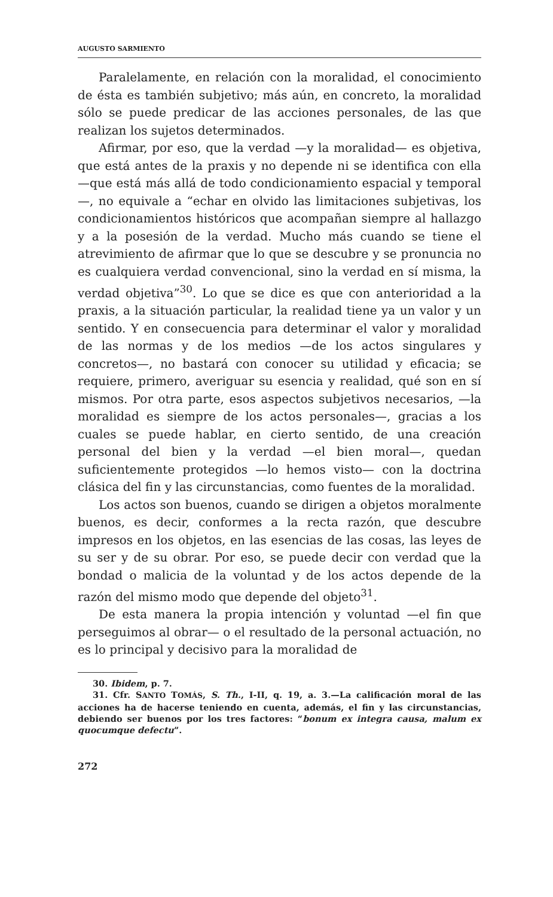AUGUSTO SARMIENTO
Paralelamente, en relación con la moralidad, el conocimiento de ésta es también subjetivo; más aún, en concreto, la moralidad sólo se puede predicar de las acciones personales, de las que realizan los sujetos determinados.
Afirmar, por eso, que la verdad —y la moralidad— es objetiva, que está antes de la praxis y no depende ni se identifica con ella —que está más allá de todo condicionamiento espacial y temporal—, no equivale a “echar en olvido las limitaciones subjetivas, los condicionamientos históricos que acompañan siempre al hallazgo y a la posesión de la verdad. Mucho más cuando se tiene el atrevimiento de afirmar que lo que se descubre y se pronuncia no es cualquiera verdad convencional, sino la verdad en sí misma, la verdad objetiva”<sup>30</sup>. Lo que se dice es que con anterioridad a la praxis, a la situación particular, la realidad tiene ya un valor y un sentido. Y en consecuencia para determinar el valor y moralidad de las normas y de los medios —de los actos singulares y concretos—, no bastará con conocer su utilidad y eficacia; se requiere, primero, averiguar su esencia y realidad, qué son en sí mismos. Por otra parte, esos aspectos subjetivos necesarios, —la moralidad es siempre de los actos personales—, gracias a los cuales se puede hablar, en cierto sentido, de una creación personal del bien y la verdad —el bien moral—, quedan suficientemente protegidos —lo hemos visto— con la doctrina clásica del fin y las circunstancias, como fuentes de la moralidad.
Los actos son buenos, cuando se dirigen a objetos moralmente buenos, es decir, conformes a la recta razón, que descubre impresos en los objetos, en las esencias de las cosas, las leyes de su ser y de su obrar. Por eso, se puede decir con verdad que la bondad o malicia de la voluntad y de los actos depende de la razón del mismo modo que depende del objeto<sup>31</sup>.
De esta manera la propia intención y voluntad —el fin que perseguimos al obrar— o el resultado de la personal actuación, no es lo principal y decisivo para la moralidad de
30. Ibidem, p. 7.
31. Cfr. SANTO TOMÁS, S. Th., I-II, q. 19, a. 3.—La calificación moral de las acciones ha de hacerse teniendo en cuenta, además, el fin y las circunstancias, debiendo ser buenos por los tres factores: “bonum ex integra causa, malum ex quocumque defectu”.
272